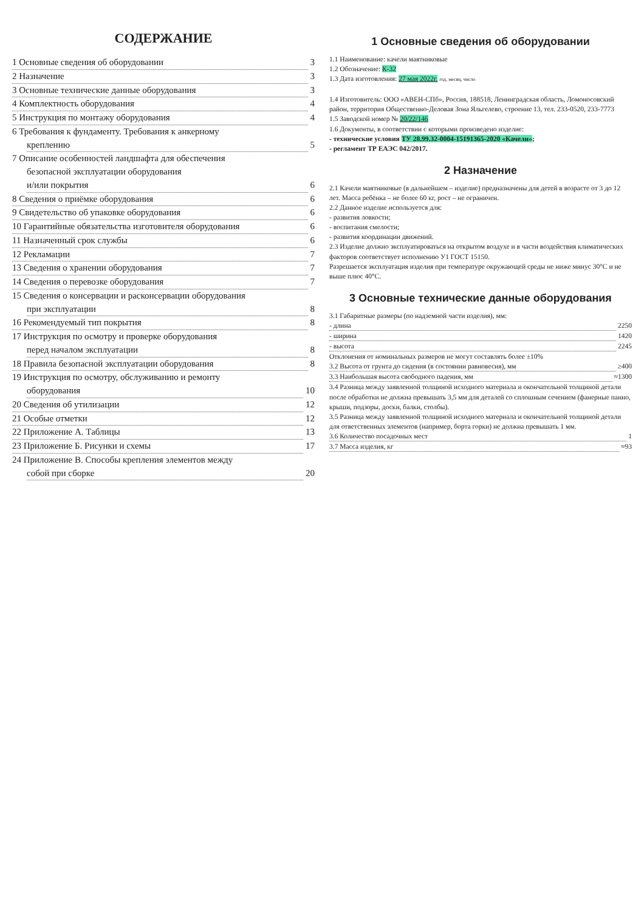СОДЕРЖАНИЕ
1 Основные сведения об оборудовании 3
2 Назначение 3
3 Основные технические данные оборудования 3
4 Комплектность оборудования 4
5 Инструкция по монтажу оборудования 4
6 Требования к фундаменту. Требования к анкерному
креплению 5
7 Описание особенностей ландшафта для обеспечения
безопасной эксплуатации оборудования
и/или покрытия 6
8 Сведения о приёмке оборудования 6
9 Свидетельство об упаковке оборудования 6
10 Гарантийные обязательства изготовителя оборудования 6
11 Назначенный срок службы 6
12 Рекламации 7
13 Сведения о хранении оборудования 7
14 Сведения о перевозке оборудования 7
15 Сведения о консервации и расконсервации оборудования
при эксплуатации 8
16 Рекомендуемый тип покрытия 8
17 Инструкция по осмотру и проверке оборудования
перед началом эксплуатации 8
18 Правила безопасной эксплуатации оборудования 8
19 Инструкция по осмотру, обслуживанию и ремонту
оборудования 10
20 Сведения об утилизации 12
21 Особые отметки 12
22 Приложение А. Таблицы 13
23 Приложение Б. Рисунки и схемы 17
24 Приложение В. Способы крепления элементов между
собой при сборке 20
1 Основные сведения об оборудовании
1.1 Наименование: качели маятниковые
1.2 Обозначение: К-32
1.3 Дата изготовления: 27 мая 2022г. год, месяц, число
1.4 Изготовитель: ООО «АВЕН-СПб», Россия, 188518, Ленинградская область, Ломоносовский район, территория Общественно-Деловая Зона Яльгелево, строение 13, тел. 233-0520, 233-7773
1.5 Заводской номер № 20/22/146
1.6 Документы, в соответствии с которыми произведено изделие:
- технические условия ТУ 28.99.32-0004-15191365-2020 «Качели»;
- регламент ТР ЕАЭС 042/2017.
2 Назначение
2.1 Качели маятниковые (в дальнейшем – изделие) предназначены для детей в возрасте от 3 до 12 лет. Масса ребёнка – не более 60 кг, рост – не ограничен.
2.2 Данное изделие используется для:
- развития ловкости;
- воспитания смелости;
- развития координации движений.
2.3 Изделие должно эксплуатироваться на открытом воздухе и в части воздействия климатических факторов соответствует исполнению У1 ГОСТ 15150.
Разрешается эксплуатация изделия при температуре окружающей среды не ниже минус 30°С и не выше плюс 40°С.
3 Основные технические данные оборудования
3.1 Габаритные размеры (по надземной части изделия), мм:
- длина 2250
- ширина 1420
- высота 2245
Отклонения от номинальных размеров не могут составлять более ±10%
3.2 Высота от грунта до сидения (в состоянии равновесия), мм ≥400
3.3 Наибольшая высота свободного падения, мм ≈1300
3.4 Разница между заявленной толщиной исходного материала и окончательной толщиной детали после обработки не должна превышать 3,5 мм для деталей со сплошным сечением (фанерные панно, крыши, подзоры, доски, балки, столбы).
3.5 Разница между заявленной толщиной исходного материала и окончательной толщиной детали для ответственных элементов (например, борта горки) не должна превышать 1 мм.
3.6 Количество посадочных мест 1
3.7 Масса изделия, кг ≈93